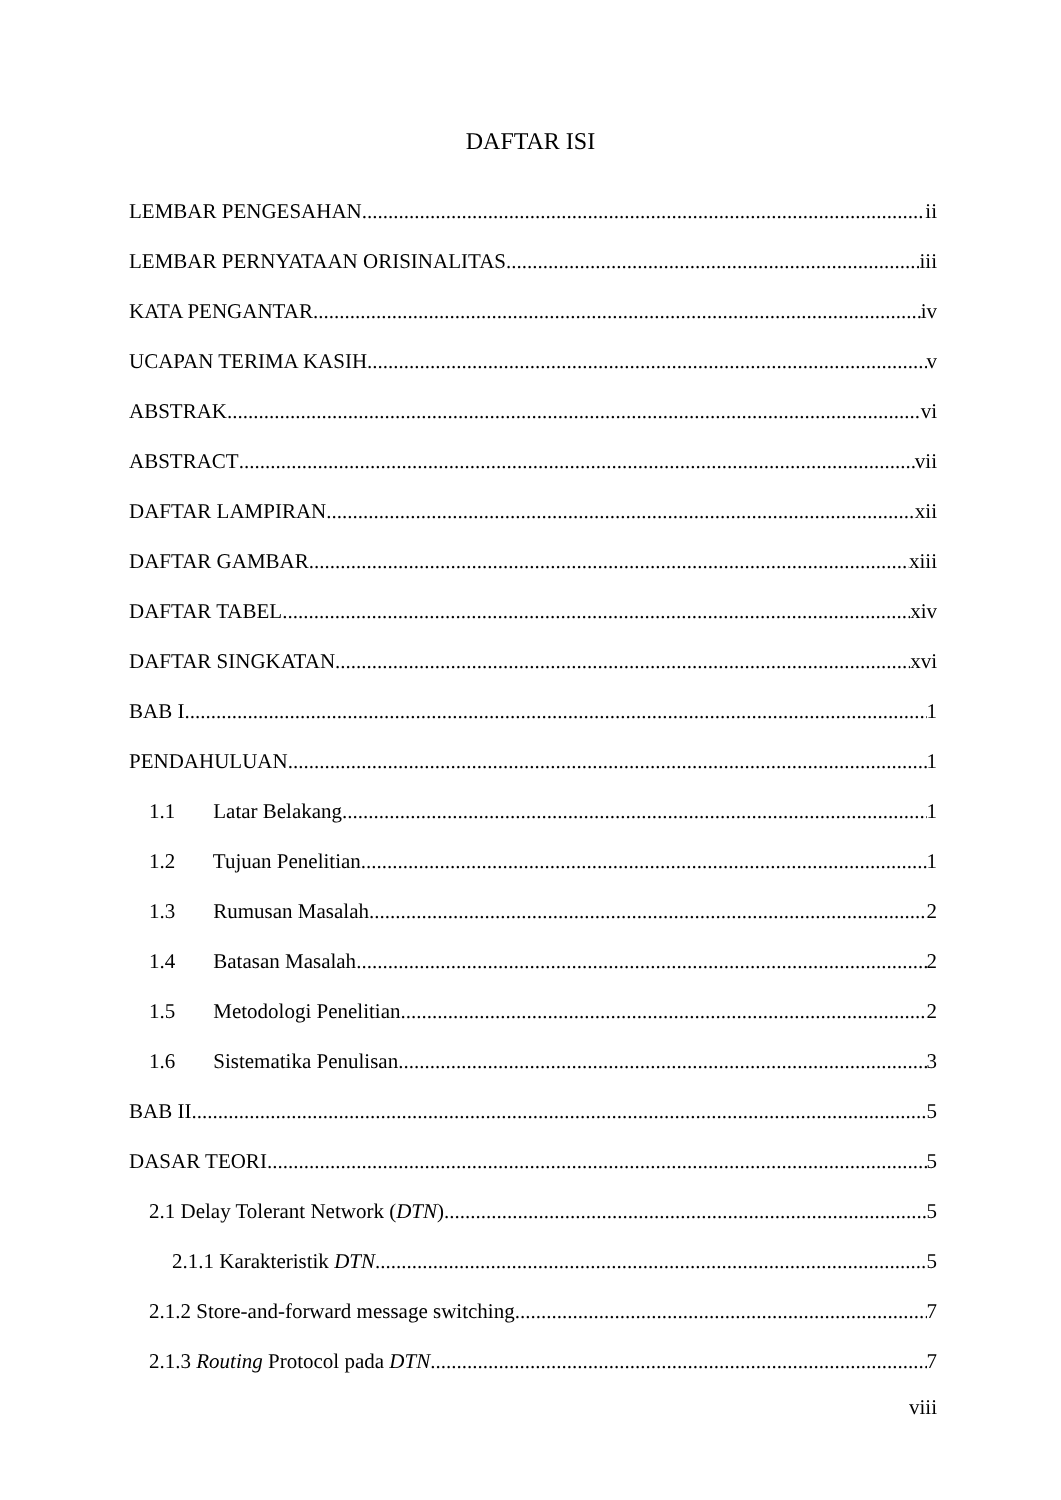DAFTAR ISI
LEMBAR PENGESAHAN ii
LEMBAR PERNYATAAN ORISINALITAS iii
KATA PENGANTAR iv
UCAPAN TERIMA KASIH v
ABSTRAK vi
ABSTRACT vii
DAFTAR LAMPIRAN xii
DAFTAR GAMBAR xiii
DAFTAR TABEL xiv
DAFTAR SINGKATAN xvi
BAB I 1
PENDAHULUAN 1
1.1 Latar Belakang 1
1.2 Tujuan Penelitian 1
1.3 Rumusan Masalah 2
1.4 Batasan Masalah 2
1.5 Metodologi Penelitian 2
1.6 Sistematika Penulisan 3
BAB II 5
DASAR TEORI 5
2.1 Delay Tolerant Network (DTN) 5
2.1.1 Karakteristik DTN 5
2.1.2 Store-and-forward message switching 7
2.1.3 Routing Protocol pada DTN 7
viii